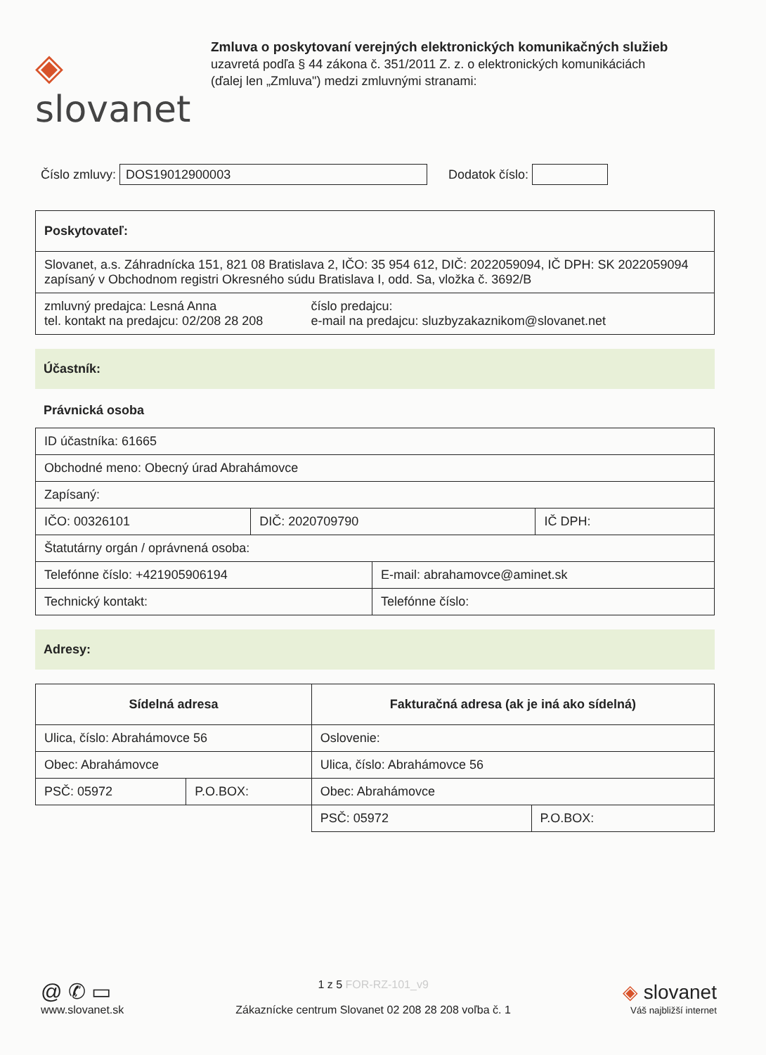◈ slovanet
Zmluva o poskytovaní verejných elektronických komunikačných služieb
uzavretá podľa § 44 zákona č. 351/2011 Z. z. o elektronických komunikáciách
(ďalej len „Zmluva") medzi zmluvnými stranami:
Číslo zmluvy:
DOS19012900003
Dodatok číslo:
| Poskytovateľ: | |
| Slovanet, a.s. Záhradnícka 151, 821 08 Bratislava 2, IČO: 35 954 612, DIČ: 2022059094, IČ DPH: SK 2022059094 zapísaný v Obchodnom registri Okresného súdu Bratislava I, odd. Sa, vložka č. 3692/B | |
| zmluvný predajca: Lesná Anna tel. kontakt na predajcu: 02/208 28 208 | číslo predajcu: e-mail na predajcu: sluzbyzakaznikom@slovanet.net |
Účastník:
Právnická osoba
| ID účastníka: 61665 | | | |
| Obchodné meno: Obecný úrad Abrahámovce | | | |
| Zapísaný: | | | |
| IČO: 00326101 | DIČ: 2020709790 | | IČ DPH: |
| Štatutárny orgán / oprávnená osoba: | | | |
| Telefónne číslo: +421905906194 | | E-mail: abrahamovce@aminet.sk | |
| Technický kontakt: | | Telefónne číslo: | |
Adresy:
| Sídelná adresa | | Fakturačná adresa (ak je iná ako sídelná) | |
| --- | --- | --- | --- |
| Ulica, číslo: Abrahámovce 56 | | Oslovenie: | |
| Obec: Abrahámovce | | Ulica, číslo: Abrahámovce 56 | |
| PSČ: 05972 | P.O.BOX: | Obec: Abrahámovce | |
| | | PSČ: 05972 | P.O.BOX: |
@ ✆ ▭
www.slovanet.sk
1 z 5 FOR-RZ-101_v9
Zákaznícke centrum Slovanet 02 208 28 208 voľba č. 1
◈ slovanet
Váš najbližší internet